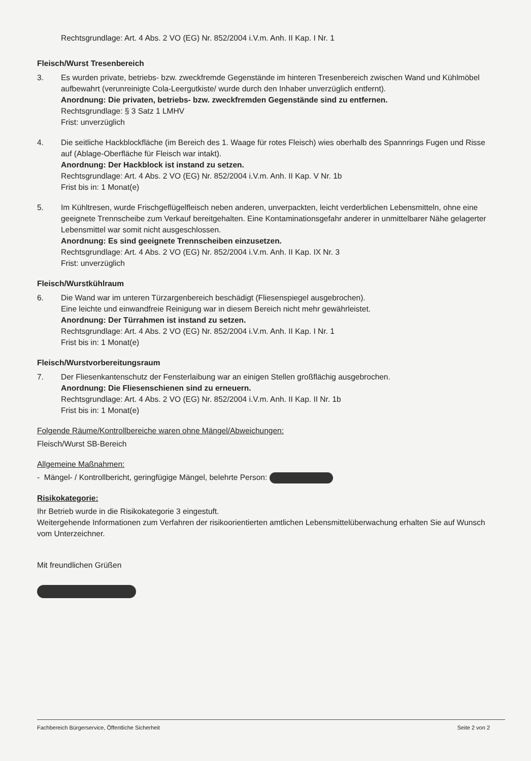Rechtsgrundlage: Art. 4 Abs. 2 VO (EG) Nr. 852/2004 i.V.m. Anh. II Kap. I Nr. 1
Fleisch/Wurst Tresenbereich
3. Es wurden private, betriebs- bzw. zweckfremde Gegenstände im hinteren Tresenbereich zwischen Wand und Kühlmöbel aufbewahrt (verunreinigte Cola-Leergutkiste/ wurde durch den Inhaber unverzüglich entfernt).
Anordnung: Die privaten, betriebs- bzw. zweckfremden Gegenstände sind zu entfernen.
Rechtsgrundlage: § 3 Satz 1 LMHV
Frist: unverzüglich
4. Die seitliche Hackblockfläche (im Bereich des 1. Waage für rotes Fleisch) wies oberhalb des Spannrings Fugen und Risse auf (Ablage-Oberfläche für Fleisch war intakt).
Anordnung: Der Hackblock ist instand zu setzen.
Rechtsgrundlage: Art. 4 Abs. 2 VO (EG) Nr. 852/2004 i.V.m. Anh. II Kap. V Nr. 1b
Frist bis in: 1 Monat(e)
5. Im Kühltresen, wurde Frischgeflügelfleisch neben anderen, unverpackten, leicht verderblichen Lebensmitteln, ohne eine geeignete Trennscheibe zum Verkauf bereitgehalten. Eine Kontaminationsgefahr anderer in unmittelbarer Nähe gelagerter Lebensmittel war somit nicht ausgeschlossen.
Anordnung: Es sind geeignete Trennscheiben einzusetzen.
Rechtsgrundlage: Art. 4 Abs. 2 VO (EG) Nr. 852/2004 i.V.m. Anh. II Kap. IX Nr. 3
Frist: unverzüglich
Fleisch/Wurstkühlraum
6. Die Wand war im unteren Türzargenbereich beschädigt (Fliesenspiegel ausgebrochen).
Eine leichte und einwandfreie Reinigung war in diesem Bereich nicht mehr gewährleistet.
Anordnung: Der Türrahmen ist instand zu setzen.
Rechtsgrundlage: Art. 4 Abs. 2 VO (EG) Nr. 852/2004 i.V.m. Anh. II Kap. I Nr. 1
Frist bis in: 1 Monat(e)
Fleisch/Wurstvorbereitungsraum
7. Der Fliesenkantenschutz der Fensterlaibung war an einigen Stellen großflächig ausgebrochen.
Anordnung: Die Fliesenschienen sind zu erneuern.
Rechtsgrundlage: Art. 4 Abs. 2 VO (EG) Nr. 852/2004 i.V.m. Anh. II Kap. II Nr. 1b
Frist bis in: 1 Monat(e)
Folgende Räume/Kontrollbereiche waren ohne Mängel/Abweichungen:
Fleisch/Wurst SB-Bereich
Allgemeine Maßnahmen:
- Mängel- / Kontrollbericht, geringfügige Mängel, belehrte Person:
Risikokategorie:
Ihr Betrieb wurde in die Risikokategorie 3 eingestuft.
Weitergehende Informationen zum Verfahren der risikoorientierten amtlichen Lebensmittelüberwachung erhalten Sie auf Wunsch vom Unterzeichner.
Mit freundlichen Grüßen
Fachbereich Bürgerservice, Öffentliche Sicherheit Seite 2 von 2